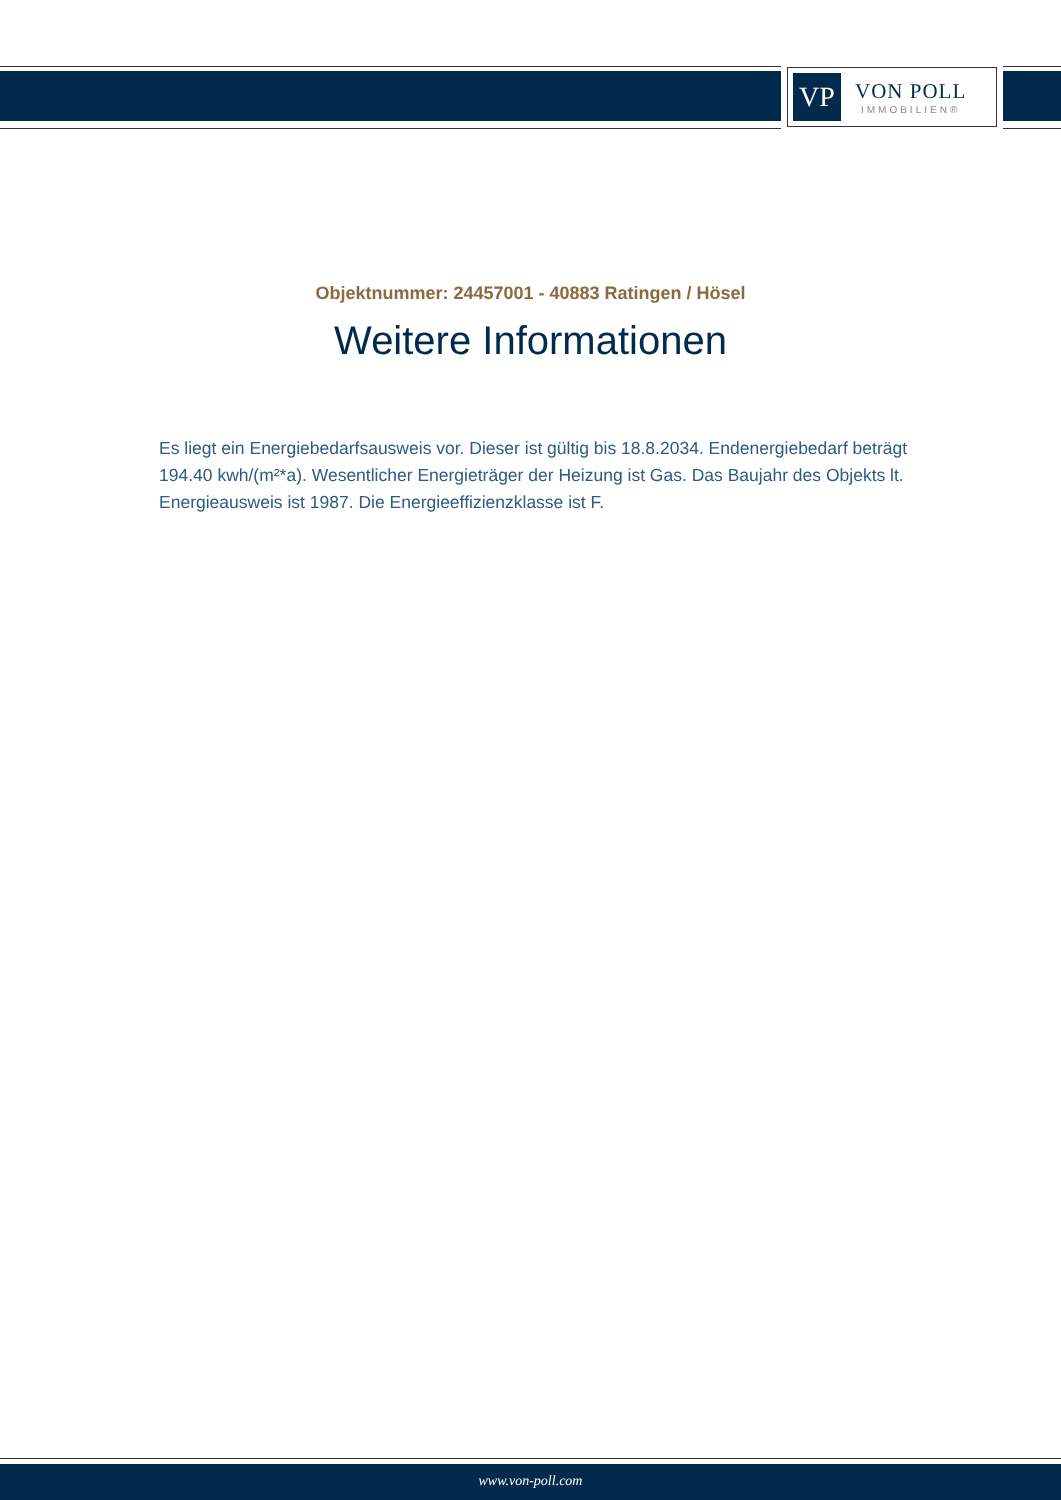VP
VON POLL
IMMOBILIEN®
Objektnummer: 24457001 - 40883 Ratingen / Hösel
Weitere Informationen
Es liegt ein Energiebedarfsausweis vor. Dieser ist gültig bis 18.8.2034. Endenergiebedarf beträgt 194.40 kwh/(m²*a). Wesentlicher Energieträger der Heizung ist Gas. Das Baujahr des Objekts lt. Energieausweis ist 1987. Die Energieeffizienzklasse ist F.
www.von-poll.com